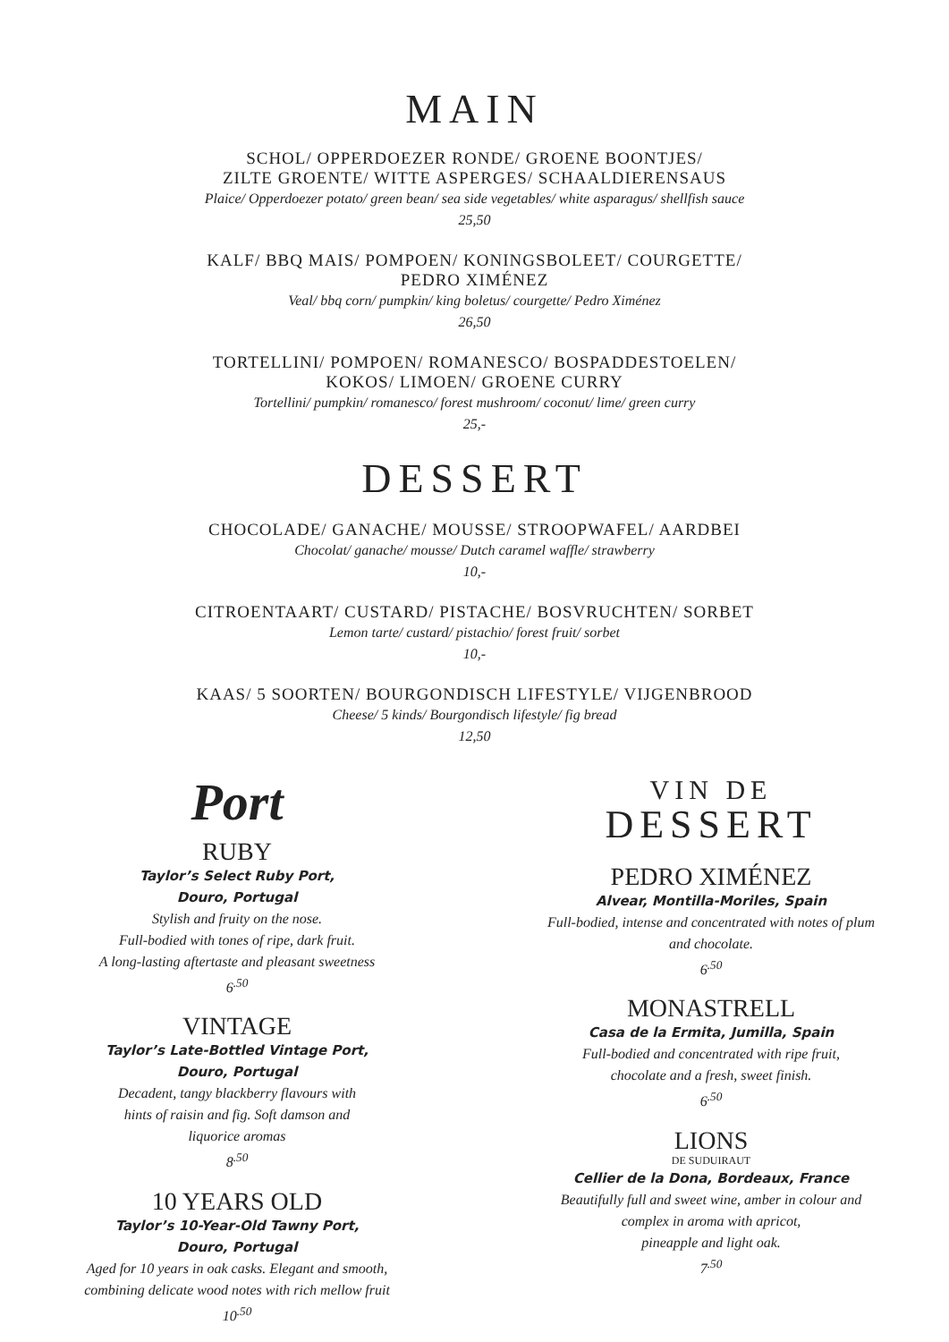MAIN
SCHOL/ OPPERDOEZER RONDE/ GROENE BOONTJES/
ZILTE GROENTE/ WITTE ASPERGES/ SCHAALDIERENSAUS
Plaice/ Opperdoezer potato/ green bean/ sea side vegetables/ white asparagus/ shellfish sauce
25,50
KALF/ BBQ MAIS/ POMPOEN/ KONINGSBOLEET/ COURGETTE/
PEDRO XIMÉNEZ
Veal/ bbq corn/ pumpkin/ king boletus/ courgette/ Pedro Ximénez
26,50
TORTELLINI/ POMPOEN/ ROMANESCO/ BOSPADDESTOELEN/
KOKOS/ LIMOEN/ GROENE CURRY
Tortellini/ pumpkin/ romanesco/ forest mushroom/ coconut/ lime/ green curry
25,-
DESSERT
CHOCOLADE/ GANACHE/ MOUSSE/ STROOPWAFEL/ AARDBEI
Chocolat/ ganache/ mousse/ Dutch caramel waffle/ strawberry
10,-
CITROENTAART/ CUSTARD/ PISTACHE/ BOSVRUCHTEN/ SORBET
Lemon tarte/ custard/ pistachio/ forest fruit/ sorbet
10,-
KAAS/ 5 SOORTEN/ BOURGONDISCH LIFESTYLE/ VIJGENBROOD
Cheese/ 5 kinds/ Bourgondisch lifestyle/ fig bread
12,50
Port
RUBY
Taylor’s Select Ruby Port,
Douro, Portugal
Stylish and fruity on the nose.
Full-bodied with tones of ripe, dark fruit.
A long-lasting aftertaste and pleasant sweetness
6<sup>.50</sup>
VINTAGE
Taylor’s Late-Bottled Vintage Port,
Douro, Portugal
Decadent, tangy blackberry flavours with
hints of raisin and fig. Soft damson and
liquorice aromas
8<sup>.50</sup>
10 YEARS OLD
Taylor’s 10-Year-Old Tawny Port,
Douro, Portugal
Aged for 10 years in oak casks. Elegant and smooth,
combining delicate wood notes with rich mellow fruit
10<sup>.50</sup>
VIN DE
DESSERT
PEDRO XIMÉNEZ
Alvear, Montilla-Moriles, Spain
Full-bodied, intense and concentrated with notes of plum
and chocolate.
6<sup>.50</sup>
MONASTRELL
Casa de la Ermita, Jumilla, Spain
Full-bodied and concentrated with ripe fruit,
chocolate and a fresh, sweet finish.
6<sup>.50</sup>
LIONS
DE SUDUIRAUT
Cellier de la Dona, Bordeaux, France
Beautifully full and sweet wine, amber in colour and
complex in aroma with apricot,
pineapple and light oak.
7<sup>.50</sup>